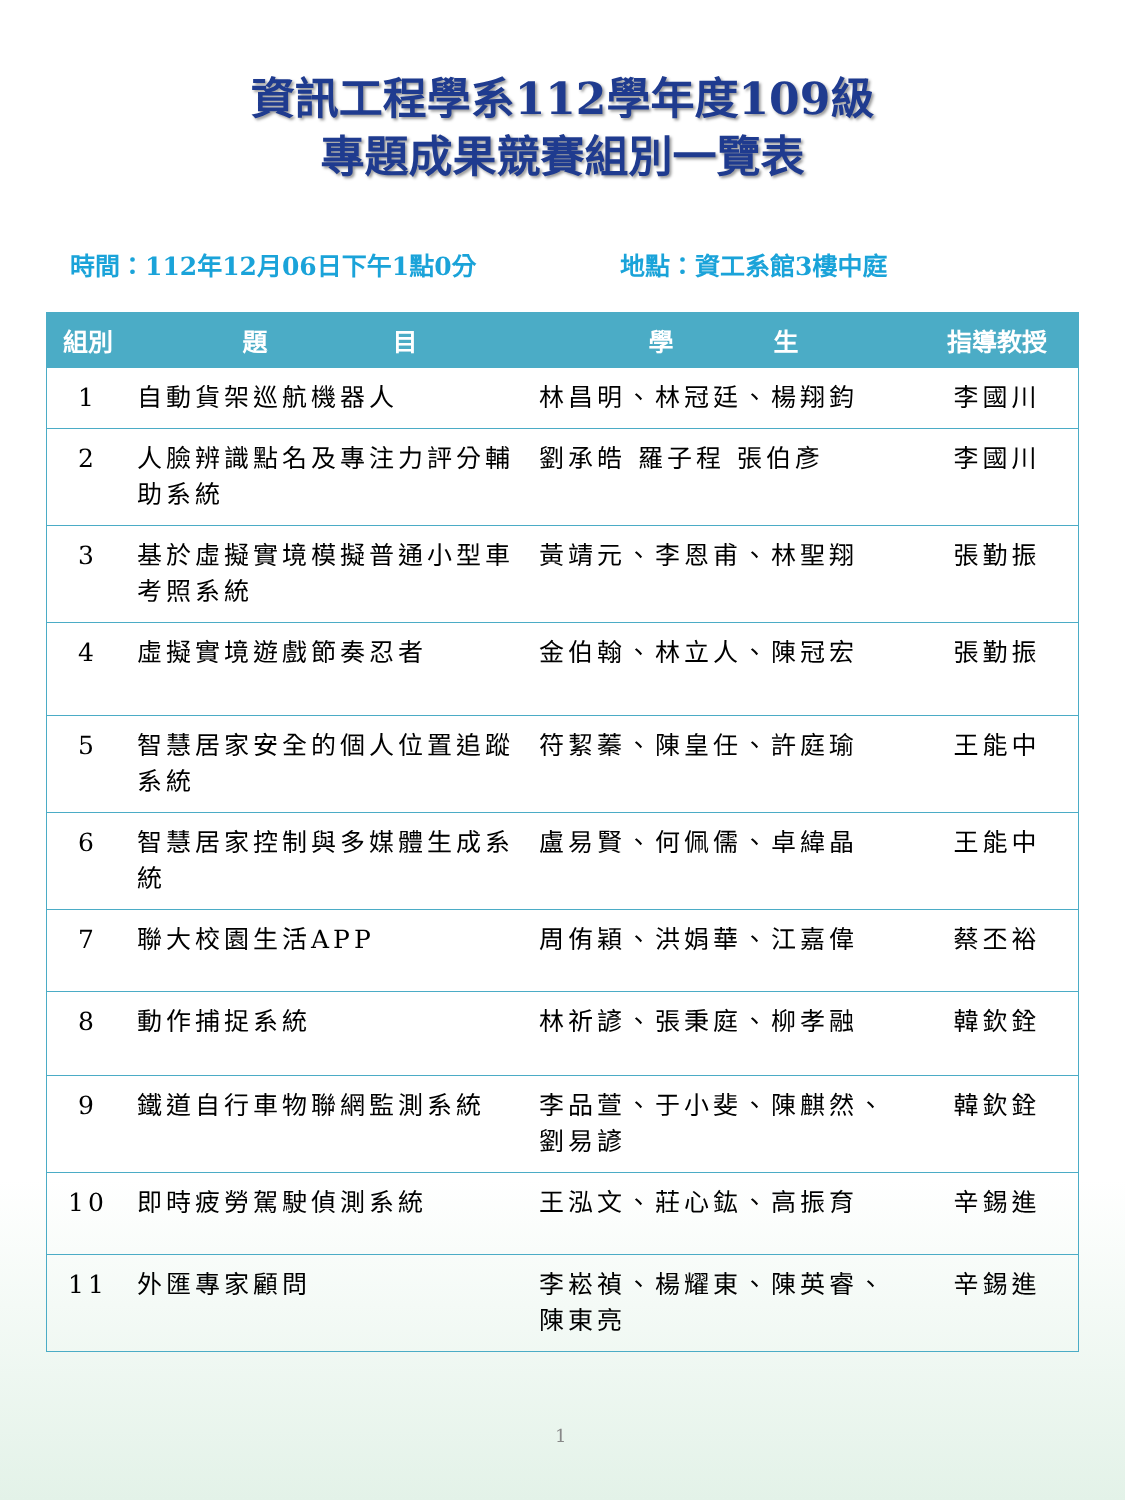資訊工程學系112學年度109級
專題成果競賽組別一覽表
時間：112年12月06日下午1點0分 地點：資工系館3樓中庭
| 組別 | 題 目 | 學 生 | 指導教授 |
| --- | --- | --- | --- |
| 1 | 自動貨架巡航機器人 | 林昌明、林冠廷、楊翔鈞 | 李國川 |
| 2 | 人臉辨識點名及專注力評分輔助系統 | 劉承皓 羅子程 張伯彥 | 李國川 |
| 3 | 基於虛擬實境模擬普通小型車考照系統 | 黃靖元、李恩甫、林聖翔 | 張勤振 |
| 4 | 虛擬實境遊戲節奏忍者 | 金伯翰、林立人、陳冠宏 | 張勤振 |
| 5 | 智慧居家安全的個人位置追蹤系統 | 符絜蓁、陳皇任、許庭瑜 | 王能中 |
| 6 | 智慧居家控制與多媒體生成系統 | 盧易賢、何佩儒、卓緯晶 | 王能中 |
| 7 | 聯大校園生活APP | 周侑穎、洪娟華、江嘉偉 | 蔡丕裕 |
| 8 | 動作捕捉系統 | 林祈諺、張秉庭、柳孝融 | 韓欽銓 |
| 9 | 鐵道自行車物聯網監測系統 | 李品萱、于小斐、陳麒然、劉易諺 | 韓欽銓 |
| 10 | 即時疲勞駕駛偵測系統 | 王泓文、莊心鈜、高振育 | 辛錫進 |
| 11 | 外匯專家顧問 | 李崧禎、楊耀東、陳英睿、陳東亮 | 辛錫進 |
1